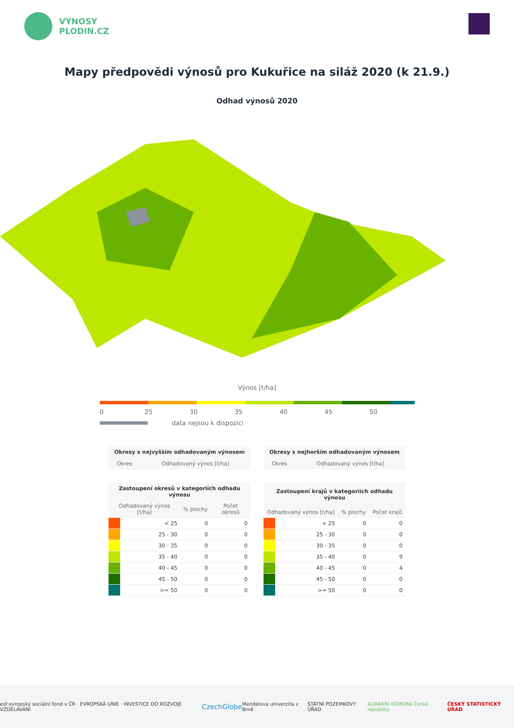VÝNOSY
PLODIN.CZ
Mapy předpovědi výnosů pro Kukuřice na siláž 2020 (k 21.9.)
Odhad výnosů 2020
Výnos [t/ha]
0 25 30 35 40 45 50
data nejsou k dispozici
| Okresy s nejvyšším odhadovaným výnosem | |
| --- | --- |
| Okres | Odhadovaný výnos [t/ha] |
| Okresy s nejhorším odhadovaným výnosem | |
| --- | --- |
| Okres | Odhadovaný výnos [t/ha] |
| Zastoupení okresů v kategoriích odhadu výnosu | | | |
| --- | --- | --- | --- |
| Odhadovaný výnos [t/ha] | | % plochy | Počet okresů |
| | < 25 | 0 | 0 |
| | 25 - 30 | 0 | 0 |
| | 30 - 35 | 0 | 0 |
| | 35 - 40 | 0 | 0 |
| | 40 - 45 | 0 | 0 |
| | 45 - 50 | 0 | 0 |
| | >= 50 | 0 | 0 |
| Zastoupení krajů v kategoriích odhadu výnosu | | | |
| --- | --- | --- | --- |
| Odhadovaný výnos [t/ha] | | % plochy | Počet krajů |
| | < 25 | 0 | 0 |
| | 25 - 30 | 0 | 0 |
| | 30 - 35 | 0 | 0 |
| | 35 - 40 | 0 | 9 |
| | 40 - 45 | 0 | 4 |
| | 45 - 50 | 0 | 0 |
| | >= 50 | 0 | 0 |
esf evropský sociální fond v ČR · EVROPSKÁ UNIE · INVESTICE DO ROZVOJE VZDĚLÁVÁNÍ CzechGlobe Mendelova univerzita v Brně STÁTNÍ POZEMKOVÝ ÚŘAD AGRÁRNÍ KOMORA České republiky ČESKÝ STATISTICKÝ ÚŘAD